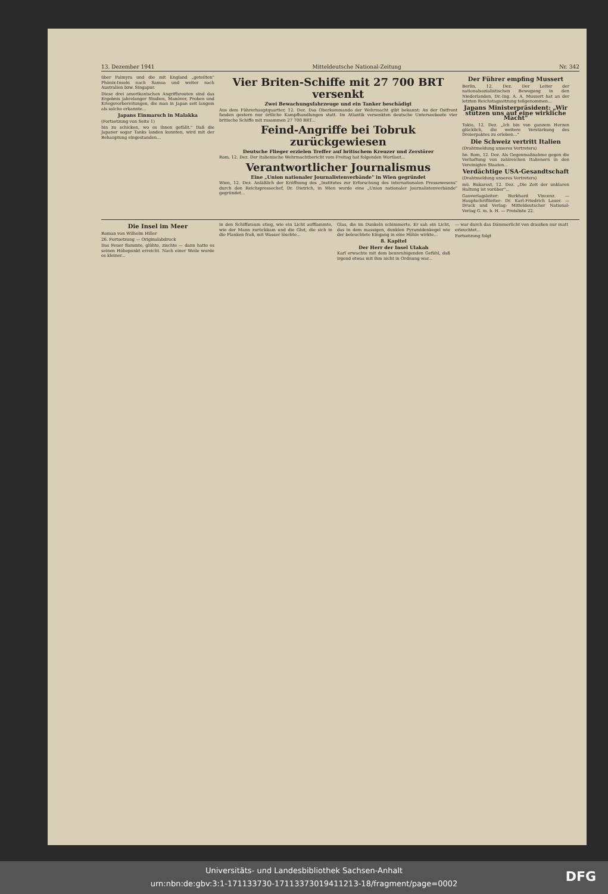13. Dezember 1941 Mitteldeutsche National-Zeitung Nr. 342
über Palmyra und die mit England „geteilten" Phönix-Inseln nach Samoa und weiter nach Australien bzw. Singapur.
Diese drei amerikanischen Angriffsrouten sind das Ergebnis jahrelanger Studien, Manöver, Proben und Kriegsvorbereitungen, die man in Japan seit langem als solche erkannte...
Japans Einmarsch in Malakka
(Fortsetzung von Seite 1)
hin zu schicken, wo es ihnen gefällt." Daß die Japaner sogar Tanks landen konnten, wird mit der Behauptung eingestanden...
Vier Briten-Schiffe mit 27 700 BRT versenkt
Zwei Bewachungsfahrzeuge und ein Tanker beschädigt
Aus dem Führerhauptquartier, 12. Dez. Das Oberkommando der Wehrmacht gibt bekannt: An der Ostfront fanden gestern nur örtliche Kampfhandlungen statt. Im Atlantik versenkten deutsche Unterseeboote vier britische Schiffe mit zusammen 27 700 BRT...
Feind-Angriffe bei Tobruk zurückgewiesen
Deutsche Flieger erzielen Treffer auf britischem Kreuzer und Zerstörer
Rom, 12. Dez. Der italienische Wehrmachtbericht vom Freitag hat folgenden Wortlaut...
Verantwortlicher Journalismus
Eine „Union nationaler Journalistenverbände" in Wien gegründet
Wien, 12. Dez. Anläßlich der Eröffnung des „Institutes zur Erforschung des internationalen Pressewesens" durch den Reichspressechef, Dr. Dietrich, in Wien wurde eine „Union nationaler Journalistenverbände" gegründet...
Der Führer empfing Mussert
Berlin, 12. Dez. Der Leiter der nationalsozialistischen Bewegung in den Niederlanden, Dr.-Ing. A. A. Mussert hat an der letzten Reichstagssitzung teilgenommen...
Japans Ministerpräsident: „Wir stützen uns auf eine wirkliche Macht"
Tokio, 12. Dez. „Ich bin von ganzem Herzen glücklich, die weitere Verstärkung des Dreierpaktes zu erleben..."
Die Schweiz vertritt Italien
(Drahtmeldung unseres Vertreters)
hn. Rom, 12. Dez. Als Gegenmaßnahme gegen die Verhaftung von zahlreichen Italienern in den Vereinigten Staaten...
Verdächtige USA-Gesandtschaft
(Drahtmeldung unseres Vertreters)
mü. Bukarest, 12. Dez. „Die Zeit der unklaren Haltung ist vorüber"...
Gauverlagsleiter: Burkhard Vincenz. — Hauptschriftleiter: Dr. Karl-Friedrich Lauer. — Druck und Verlag: Mitteldeutscher National-Verlag G. m. b. H. — Preisliste 22.
Die Insel im Meer
Roman von Wilhelm Hiller
26. Fortsetzung — Originalabdruck
Das Feuer flammte, glühte, zischte — dann hatte es seinen Höhepunkt erreicht. Nach einer Weile wurde es kleiner...
in den Schiffsraum stieg, wie ein Licht aufflammte, wie der Mann zurückkam und die Glut, die sich in die Planken fraß, mit Wasser löschte...
Glas, die im Dunkeln schimmerte. Er sah ein Licht, das in dem massigen, dunklen Pyramidenkegel wie der beleuchtete Eingang in eine Höhle wirkte...
8. Kapitel
Der Herr der Insel Ulakah
Karl erwachte mit dem beunruhigenden Gefühl, daß irgend etwas mit ihm nicht in Ordnung war...
— war durch das Dämmerlicht von draußen nur matt erleuchtet...
Fortsetzung folgt
Universitäts- und Landesbibliothek Sachsen-Anhalt
urn:nbn:de:gbv:3:1-171133730-17113373019411213-18/fragment/page=0002
DFG